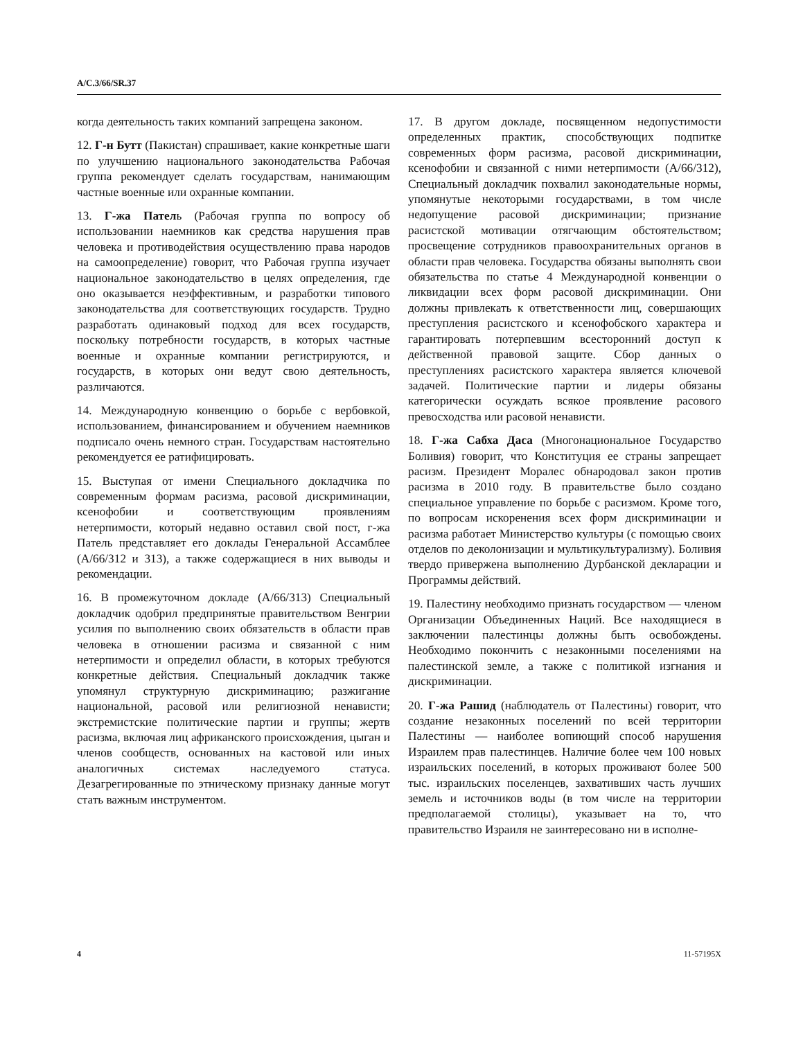A/C.3/66/SR.37
когда деятельность таких компаний запрещена законом.
12. Г-н Бутт (Пакистан) спрашивает, какие конкретные шаги по улучшению национального законодательства Рабочая группа рекомендует сделать государствам, нанимающим частные военные или охранные компании.
13. Г-жа Патель (Рабочая группа по вопросу об использовании наемников как средства нарушения прав человека и противодействия осуществлению права народов на самоопределение) говорит, что Рабочая группа изучает национальное законодательство в целях определения, где оно оказывается неэффективным, и разработки типового законодательства для соответствующих государств. Трудно разработать одинаковый подход для всех государств, поскольку потребности государств, в которых частные военные и охранные компании регистрируются, и государств, в которых они ведут свою деятельность, различаются.
14. Международную конвенцию о борьбе с вербовкой, использованием, финансированием и обучением наемников подписало очень немного стран. Государствам настоятельно рекомендуется ее ратифицировать.
15. Выступая от имени Специального докладчика по современным формам расизма, расовой дискриминации, ксенофобии и соответствующим проявлениям нетерпимости, который недавно оставил свой пост, г-жа Патель представляет его доклады Генеральной Ассамблее (A/66/312 и 313), а также содержащиеся в них выводы и рекомендации.
16. В промежуточном докладе (A/66/313) Специальный докладчик одобрил предпринятые правительством Венгрии усилия по выполнению своих обязательств в области прав человека в отношении расизма и связанной с ним нетерпимости и определил области, в которых требуются конкретные действия. Специальный докладчик также упомянул структурную дискриминацию; разжигание национальной, расовой или религиозной ненависти; экстремистские политические партии и группы; жертв расизма, включая лиц африканского происхождения, цыган и членов сообществ, основанных на кастовой или иных аналогичных системах наследуемого статуса. Дезагрегированные по этническому признаку данные могут стать важным инструментом.
17. В другом докладе, посвященном недопустимости определенных практик, способствующих подпитке современных форм расизма, расовой дискриминации, ксенофобии и связанной с ними нетерпимости (A/66/312), Специальный докладчик похвалил законодательные нормы, упомянутые некоторыми государствами, в том числе недопущение расовой дискриминации; признание расистской мотивации отягчающим обстоятельством; просвещение сотрудников правоохранительных органов в области прав человека. Государства обязаны выполнять свои обязательства по статье 4 Международной конвенции о ликвидации всех форм расовой дискриминации. Они должны привлекать к ответственности лиц, совершающих преступления расистского и ксенофобского характера и гарантировать потерпевшим всесторонний доступ к действенной правовой защите. Сбор данных о преступлениях расистского характера является ключевой задачей. Политические партии и лидеры обязаны категорически осуждать всякое проявление расового превосходства или расовой ненависти.
18. Г-жа Сабха Даса (Многонациональное Государство Боливия) говорит, что Конституция ее страны запрещает расизм. Президент Моралес обнародовал закон против расизма в 2010 году. В правительстве было создано специальное управление по борьбе с расизмом. Кроме того, по вопросам искоренения всех форм дискриминации и расизма работает Министерство культуры (с помощью своих отделов по деколонизации и мультикультурализму). Боливия твердо привержена выполнению Дурбанской декларации и Программы действий.
19. Палестину необходимо признать государством — членом Организации Объединенных Наций. Все находящиеся в заключении палестинцы должны быть освобождены. Необходимо покончить с незаконными поселениями на палестинской земле, а также с политикой изгнания и дискриминации.
20. Г-жа Рашид (наблюдатель от Палестины) говорит, что создание незаконных поселений по всей территории Палестины — наиболее вопиющий способ нарушения Израилем прав палестинцев. Наличие более чем 100 новых израильских поселений, в которых проживают более 500 тыс. израильских поселенцев, захвативших часть лучших земель и источников воды (в том числе на территории предполагаемой столицы), указывает на то, что правительство Израиля не заинтересовано ни в исполне-
4 11-57195X